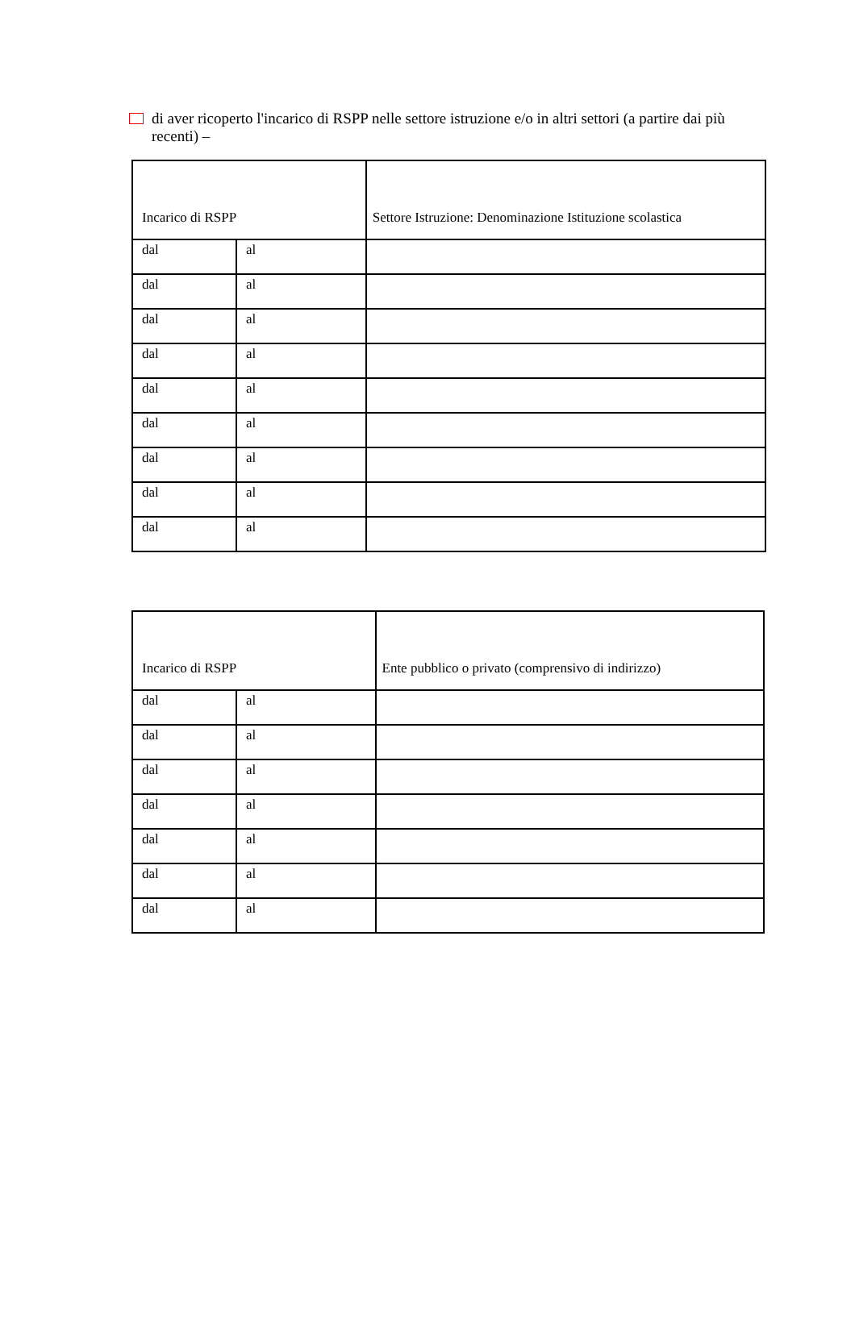di aver ricoperto l'incarico di RSPP nelle settore istruzione e/o in altri settori (a partire dai più recenti) –
| Incarico di RSPP | | Settore Istruzione: Denominazione Istituzione scolastica |
| dal | al | |
| dal | al | |
| dal | al | |
| dal | al | |
| dal | al | |
| dal | al | |
| dal | al | |
| dal | al | |
| dal | al | |
| Incarico di RSPP | | Ente pubblico o privato (comprensivo di indirizzo) |
| dal | al | |
| dal | al | |
| dal | al | |
| dal | al | |
| dal | al | |
| dal | al | |
| dal | al | |